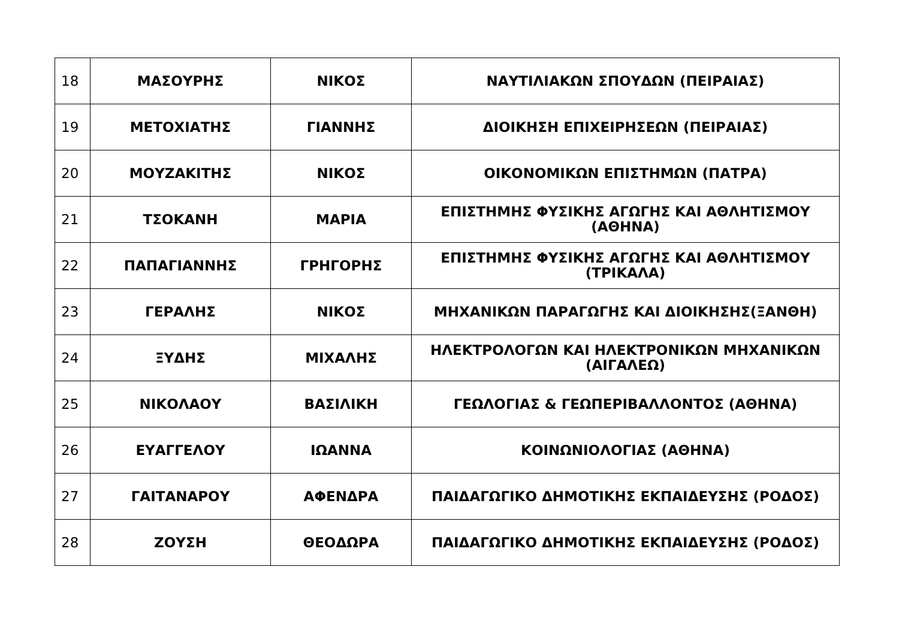| 18 | ΜΑΣΟΥΡΗΣ | ΝΙΚΟΣ | ΝΑΥΤΙΛΙΑΚΩΝ ΣΠΟΥΔΩΝ (ΠΕΙΡΑΙΑΣ) |
| 19 | ΜΕΤΟΧΙΑΤΗΣ | ΓΙΑΝΝΗΣ | ΔΙΟΙΚΗΣΗ ΕΠΙΧΕΙΡΗΣΕΩΝ (ΠΕΙΡΑΙΑΣ) |
| 20 | ΜΟΥΖΑΚΙΤΗΣ | ΝΙΚΟΣ | ΟΙΚΟΝΟΜΙΚΩΝ ΕΠΙΣΤΗΜΩΝ (ΠΑΤΡΑ) |
| 21 | ΤΣΟΚΑΝΗ | ΜΑΡΙΑ | ΕΠΙΣΤΗΜΗΣ ΦΥΣΙΚΗΣ ΑΓΩΓΗΣ ΚΑΙ ΑΘΛΗΤΙΣΜΟΥ (ΑΘΗΝΑ) |
| 22 | ΠΑΠΑΓΙΑΝΝΗΣ | ΓΡΗΓΟΡΗΣ | ΕΠΙΣΤΗΜΗΣ ΦΥΣΙΚΗΣ ΑΓΩΓΗΣ ΚΑΙ ΑΘΛΗΤΙΣΜΟΥ (ΤΡΙΚΑΛΑ) |
| 23 | ΓΕΡΑΛΗΣ | ΝΙΚΟΣ | ΜΗΧΑΝΙΚΩΝ ΠΑΡΑΓΩΓΗΣ ΚΑΙ ΔΙΟΙΚΗΣΗΣ(ΞΑΝΘΗ) |
| 24 | ΞΥΔΗΣ | ΜΙΧΑΛΗΣ | ΗΛΕΚΤΡΟΛΟΓΩΝ ΚΑΙ ΗΛΕΚΤΡΟΝΙΚΩΝ ΜΗΧΑΝΙΚΩΝ (ΑΙΓΑΛΕΩ) |
| 25 | ΝΙΚΟΛΑΟΥ | ΒΑΣΙΛΙΚΗ | ΓΕΩΛΟΓΙΑΣ & ΓΕΩΠΕΡΙΒΑΛΛΟΝΤΟΣ (ΑΘΗΝΑ) |
| 26 | ΕΥΑΓΓΕΛΟΥ | ΙΩΑΝΝΑ | ΚΟΙΝΩΝΙΟΛΟΓΙΑΣ (ΑΘΗΝΑ) |
| 27 | ΓΑΙΤΑΝΑΡΟΥ | ΑΦΕΝΔΡΑ | ΠΑΙΔΑΓΩΓΙΚΟ ΔΗΜΟΤΙΚΗΣ ΕΚΠΑΙΔΕΥΣΗΣ (ΡΟΔΟΣ) |
| 28 | ΖΟΥΣΗ | ΘΕΟΔΩΡΑ | ΠΑΙΔΑΓΩΓΙΚΟ ΔΗΜΟΤΙΚΗΣ ΕΚΠΑΙΔΕΥΣΗΣ (ΡΟΔΟΣ) |